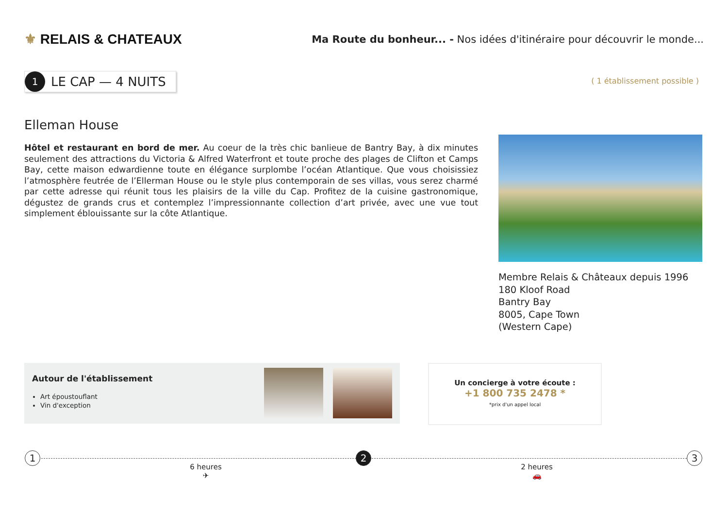⚜ RELAIS & CHATEAUX
Ma Route du bonheur... - Nos idées d'itinéraire pour découvrir le monde...
1
LE CAP — 4 NUITS
( 1 établissement possible )
Elleman House
Hôtel et restaurant en bord de mer. Au coeur de la très chic banlieue de Bantry Bay, à dix minutes seulement des attractions du Victoria & Alfred Waterfront et toute proche des plages de Clifton et Camps Bay, cette maison edwardienne toute en élégance surplombe l’océan Atlantique. Que vous choisissiez l’atmosphère feutrée de l’Ellerman House ou le style plus contemporain de ses villas, vous serez charmé par cette adresse qui réunit tous les plaisirs de la ville du Cap. Profitez de la cuisine gastronomique, dégustez de grands crus et contemplez l’impressionnante collection d’art privée, avec une vue tout simplement éblouissante sur la côte Atlantique.
Membre Relais & Châteaux depuis 1996
180 Kloof Road
Bantry Bay
8005, Cape Town
(Western Cape)
Autour de l'établissement
Art époustouflant
Vin d'exception
Un concierge à votre écoute :
+1 800 735 2478 *
*prix d'un appel local
1 2 3
6 heures
✈
2 heures
🚗